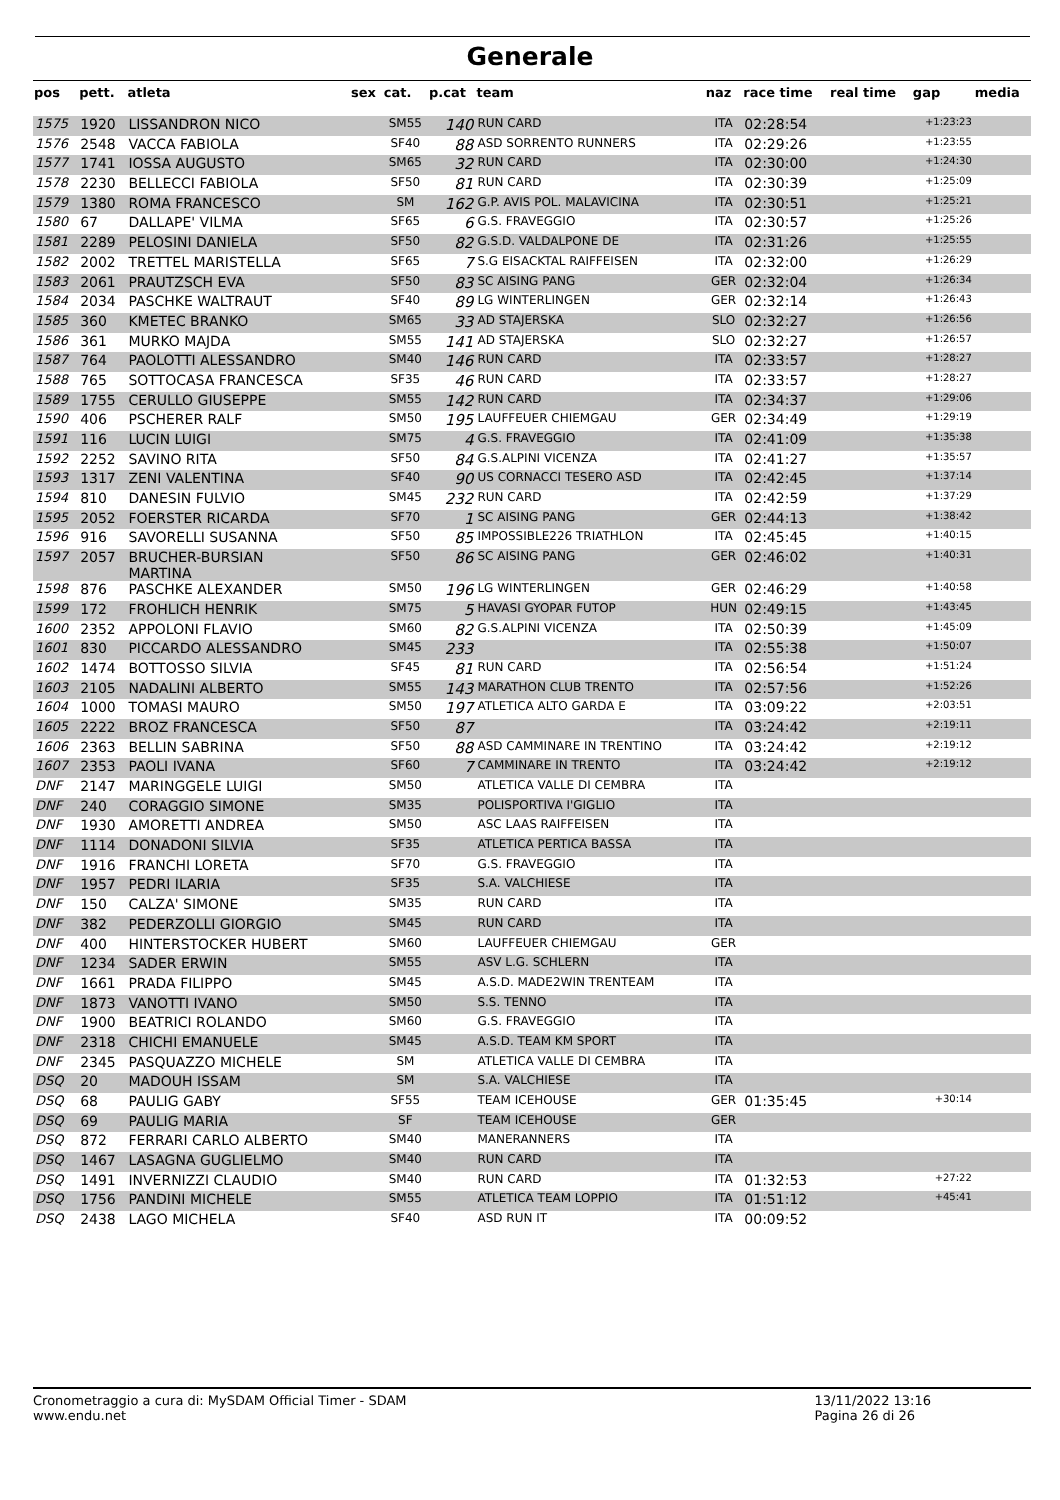Generale
| pos | pett. | atleta | sex | cat. | p.cat | team | naz | race time | real time | gap | media |
| --- | --- | --- | --- | --- | --- | --- | --- | --- | --- | --- | --- |
| 1575 | 1920 | LISSANDRON NICO | | SM55 | 140 | RUN CARD | ITA | 02:28:54 | | +1:23:23 | |
| 1576 | 2548 | VACCA FABIOLA | | SF40 | 88 | ASD SORRENTO RUNNERS | ITA | 02:29:26 | | +1:23:55 | |
| 1577 | 1741 | IOSSA AUGUSTO | | SM65 | 32 | RUN CARD | ITA | 02:30:00 | | +1:24:30 | |
| 1578 | 2230 | BELLECCI FABIOLA | | SF50 | 81 | RUN CARD | ITA | 02:30:39 | | +1:25:09 | |
| 1579 | 1380 | ROMA FRANCESCO | | SM | 162 | G.P. AVIS POL. MALAVICINA | ITA | 02:30:51 | | +1:25:21 | |
| 1580 | 67 | DALLAPE' VILMA | | SF65 | 6 | G.S. FRAVEGGIO | ITA | 02:30:57 | | +1:25:26 | |
| 1581 | 2289 | PELOSINI DANIELA | | SF50 | 82 | G.S.D. VALDALPONE DE | ITA | 02:31:26 | | +1:25:55 | |
| 1582 | 2002 | TRETTEL MARISTELLA | | SF65 | 7 | S.G EISACKTAL RAIFFEISEN | ITA | 02:32:00 | | +1:26:29 | |
| 1583 | 2061 | PRAUTZSCH EVA | | SF50 | 83 | SC AISING PANG | GER | 02:32:04 | | +1:26:34 | |
| 1584 | 2034 | PASCHKE WALTRAUT | | SF40 | 89 | LG WINTERLINGEN | GER | 02:32:14 | | +1:26:43 | |
| 1585 | 360 | KMETEC BRANKO | | SM65 | 33 | AD STAJERSKA | SLO | 02:32:27 | | +1:26:56 | |
| 1586 | 361 | MURKO MAJDA | | SM55 | 141 | AD STAJERSKA | SLO | 02:32:27 | | +1:26:57 | |
| 1587 | 764 | PAOLOTTI ALESSANDRO | | SM40 | 146 | RUN CARD | ITA | 02:33:57 | | +1:28:27 | |
| 1588 | 765 | SOTTOCASA FRANCESCA | | SF35 | 46 | RUN CARD | ITA | 02:33:57 | | +1:28:27 | |
| 1589 | 1755 | CERULLO GIUSEPPE | | SM55 | 142 | RUN CARD | ITA | 02:34:37 | | +1:29:06 | |
| 1590 | 406 | PSCHERER RALF | | SM50 | 195 | LAUFFEUER CHIEMGAU | GER | 02:34:49 | | +1:29:19 | |
| 1591 | 116 | LUCIN LUIGI | | SM75 | 4 | G.S. FRAVEGGIO | ITA | 02:41:09 | | +1:35:38 | |
| 1592 | 2252 | SAVINO RITA | | SF50 | 84 | G.S.ALPINI VICENZA | ITA | 02:41:27 | | +1:35:57 | |
| 1593 | 1317 | ZENI VALENTINA | | SF40 | 90 | US CORNACCI TESERO ASD | ITA | 02:42:45 | | +1:37:14 | |
| 1594 | 810 | DANESIN FULVIO | | SM45 | 232 | RUN CARD | ITA | 02:42:59 | | +1:37:29 | |
| 1595 | 2052 | FOERSTER RICARDA | | SF70 | 1 | SC AISING PANG | GER | 02:44:13 | | +1:38:42 | |
| 1596 | 916 | SAVORELLI SUSANNA | | SF50 | 85 | IMPOSSIBLE226 TRIATHLON | ITA | 02:45:45 | | +1:40:15 | |
| 1597 | 2057 | BRUCHER-BURSIAN MARTINA | | SF50 | 86 | SC AISING PANG | GER | 02:46:02 | | +1:40:31 | |
| 1598 | 876 | PASCHKE ALEXANDER | | SM50 | 196 | LG WINTERLINGEN | GER | 02:46:29 | | +1:40:58 | |
| 1599 | 172 | FROHLICH HENRIK | | SM75 | 5 | HAVASI GYOPAR FUTOP | HUN | 02:49:15 | | +1:43:45 | |
| 1600 | 2352 | APPOLONI FLAVIO | | SM60 | 82 | G.S.ALPINI VICENZA | ITA | 02:50:39 | | +1:45:09 | |
| 1601 | 830 | PICCARDO ALESSANDRO | | SM45 | 233 | | ITA | 02:55:38 | | +1:50:07 | |
| 1602 | 1474 | BOTTOSSO SILVIA | | SF45 | 81 | RUN CARD | ITA | 02:56:54 | | +1:51:24 | |
| 1603 | 2105 | NADALINI ALBERTO | | SM55 | 143 | MARATHON CLUB TRENTO | ITA | 02:57:56 | | +1:52:26 | |
| 1604 | 1000 | TOMASI MAURO | | SM50 | 197 | ATLETICA ALTO GARDA E | ITA | 03:09:22 | | +2:03:51 | |
| 1605 | 2222 | BROZ FRANCESCA | | SF50 | 87 | | ITA | 03:24:42 | | +2:19:11 | |
| 1606 | 2363 | BELLIN SABRINA | | SF50 | 88 | ASD CAMMINARE IN TRENTINO | ITA | 03:24:42 | | +2:19:12 | |
| 1607 | 2353 | PAOLI IVANA | | SF60 | 7 | CAMMINARE IN TRENTO | ITA | 03:24:42 | | +2:19:12 | |
| DNF | 2147 | MARINGGELE LUIGI | | SM50 | | ATLETICA VALLE DI CEMBRA | ITA | | | | |
| DNF | 240 | CORAGGIO SIMONE | | SM35 | | POLISPORTIVA I'GIGLIO | ITA | | | | |
| DNF | 1930 | AMORETTI ANDREA | | SM50 | | ASC LAAS RAIFFEISEN | ITA | | | | |
| DNF | 1114 | DONADONI SILVIA | | SF35 | | ATLETICA PERTICA BASSA | ITA | | | | |
| DNF | 1916 | FRANCHI LORETA | | SF70 | | G.S. FRAVEGGIO | ITA | | | | |
| DNF | 1957 | PEDRI ILARIA | | SF35 | | S.A. VALCHIESE | ITA | | | | |
| DNF | 150 | CALZA' SIMONE | | SM35 | | RUN CARD | ITA | | | | |
| DNF | 382 | PEDERZOLLI GIORGIO | | SM45 | | RUN CARD | ITA | | | | |
| DNF | 400 | HINTERSTOCKER HUBERT | | SM60 | | LAUFFEUER CHIEMGAU | GER | | | | |
| DNF | 1234 | SADER ERWIN | | SM55 | | ASV L.G. SCHLERN | ITA | | | | |
| DNF | 1661 | PRADA FILIPPO | | SM45 | | A.S.D. MADE2WIN TRENTEAM | ITA | | | | |
| DNF | 1873 | VANOTTI IVANO | | SM50 | | S.S. TENNO | ITA | | | | |
| DNF | 1900 | BEATRICI ROLANDO | | SM60 | | G.S. FRAVEGGIO | ITA | | | | |
| DNF | 2318 | CHICHI EMANUELE | | SM45 | | A.S.D. TEAM KM SPORT | ITA | | | | |
| DNF | 2345 | PASQUAZZO MICHELE | | SM | | ATLETICA VALLE DI CEMBRA | ITA | | | | |
| DSQ | 20 | MADOUH ISSAM | | SM | | S.A. VALCHIESE | ITA | | | | |
| DSQ | 68 | PAULIG GABY | | SF55 | | TEAM ICEHOUSE | GER | 01:35:45 | | +30:14 | |
| DSQ | 69 | PAULIG MARIA | | SF | | TEAM ICEHOUSE | GER | | | | |
| DSQ | 872 | FERRARI CARLO ALBERTO | | SM40 | | MANERANNERS | ITA | | | | |
| DSQ | 1467 | LASAGNA GUGLIELMO | | SM40 | | RUN CARD | ITA | | | | |
| DSQ | 1491 | INVERNIZZI CLAUDIO | | SM40 | | RUN CARD | ITA | 01:32:53 | | +27:22 | |
| DSQ | 1756 | PANDINI MICHELE | | SM55 | | ATLETICA TEAM LOPPIO | ITA | 01:51:12 | | +45:41 | |
| DSQ | 2438 | LAGO MICHELA | | SF40 | | ASD RUN IT | ITA | 00:09:52 | | | |
Cronometraggio a cura di: MySDAM Official Timer - SDAM
www.endu.net
13/11/2022 13:16
Pagina 26 di 26